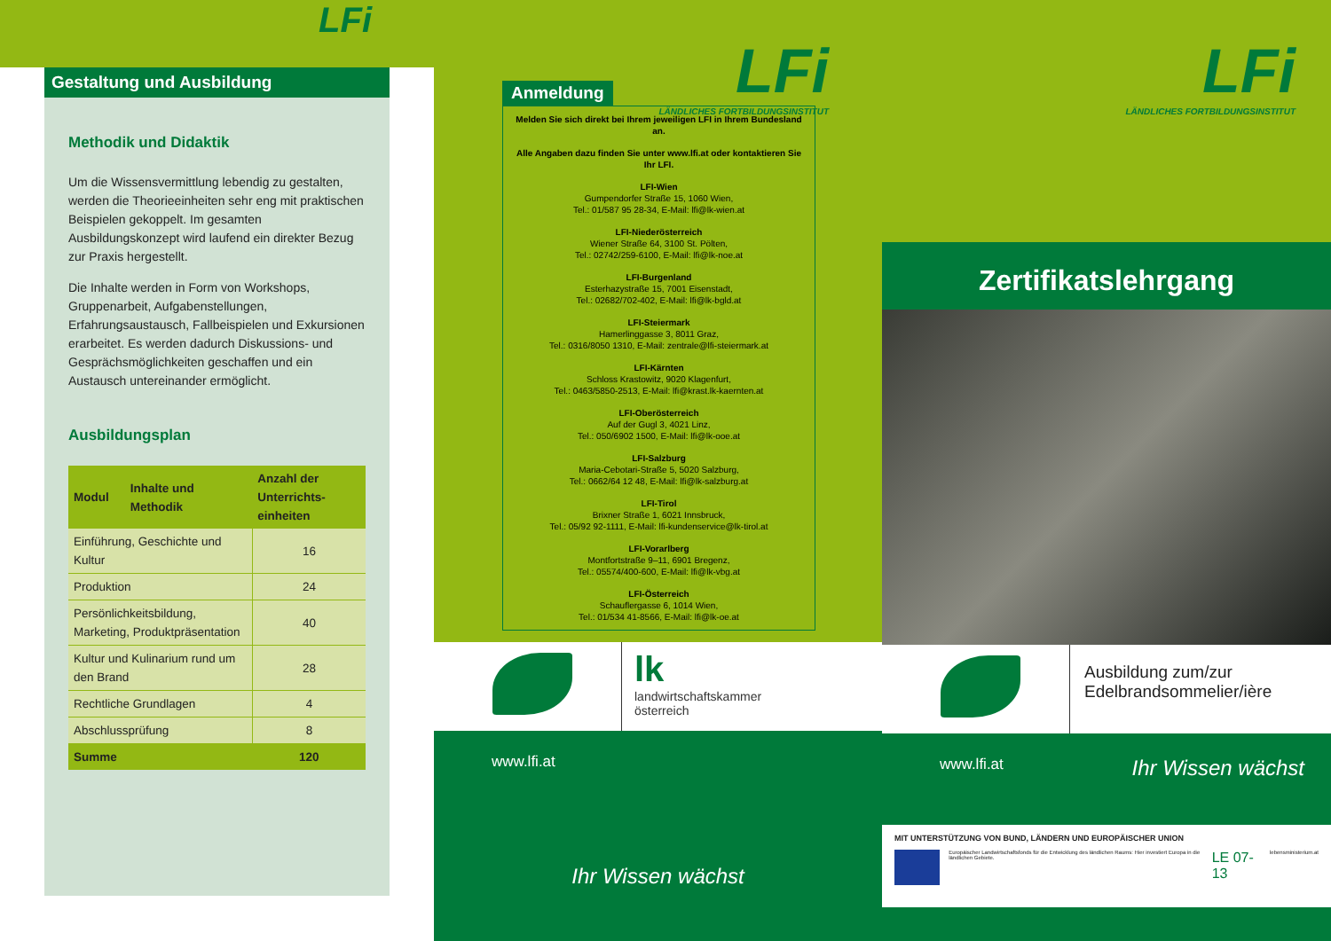LFi
Gestaltung und Ausbildung
Methodik und Didaktik
Um die Wissensvermittlung lebendig zu gestalten, werden die Theorieeinheiten sehr eng mit praktischen Beispielen gekoppelt. Im gesamten Ausbildungskonzept wird laufend ein direkter Bezug zur Praxis hergestellt.
Die Inhalte werden in Form von Workshops, Gruppenarbeit, Aufgabenstellungen, Erfahrungsaustausch, Fallbeispielen und Exkursionen erarbeitet. Es werden dadurch Diskussions- und Gesprächsmöglichkeiten geschaffen und ein Austausch untereinander ermöglicht.
Ausbildungsplan
| Modul | Inhalte und Methodik | Anzahl der Unterrichts-einheiten |
| --- | --- | --- |
| Einführung, Geschichte und Kultur | | 16 |
| Produktion | | 24 |
| Persönlichkeitsbildung, Marketing, Produktpräsentation | | 40 |
| Kultur und Kulinarium rund um den Brand | | 28 |
| Rechtliche Grundlagen | | 4 |
| Abschlussprüfung | | 8 |
| Summe | | 120 |
LFi
LÄNDLICHES FORTBILDUNGSINSTITUT
Anmeldung
Melden Sie sich direkt bei Ihrem jeweiligen LFI in Ihrem Bundesland an.
Alle Angaben dazu finden Sie unter www.lfi.at oder kontaktieren Sie Ihr LFI.
LFI-Wien
Gumpendorfer Straße 15, 1060 Wien,
Tel.: 01/587 95 28-34, E-Mail: lfi@lk-wien.at
LFI-Niederösterreich
Wiener Straße 64, 3100 St. Pölten,
Tel.: 02742/259-6100, E-Mail: lfi@lk-noe.at
LFI-Burgenland
Esterhazystraße 15, 7001 Eisenstadt,
Tel.: 02682/702-402, E-Mail: lfi@lk-bgld.at
LFI-Steiermark
Hamerlinggasse 3, 8011 Graz,
Tel.: 0316/8050 1310, E-Mail: zentrale@lfi-steiermark.at
LFI-Kärnten
Schloss Krastowitz, 9020 Klagenfurt,
Tel.: 0463/5850-2513, E-Mail: lfi@krast.lk-kaernten.at
LFI-Oberösterreich
Auf der Gugl 3, 4021 Linz,
Tel.: 050/6902 1500, E-Mail: lfi@lk-ooe.at
LFI-Salzburg
Maria-Cebotari-Straße 5, 5020 Salzburg,
Tel.: 0662/64 12 48, E-Mail: lfi@lk-salzburg.at
LFI-Tirol
Brixner Straße 1, 6021 Innsbruck,
Tel.: 05/92 92-1111, E-Mail: lfi-kundenservice@lk-tirol.at
LFI-Vorarlberg
Montfortstraße 9–11, 6901 Bregenz,
Tel.: 05574/400-600, E-Mail: lfi@lk-vbg.at
LFI-Österreich
Schauflergasse 6, 1014 Wien,
Tel.: 01/534 41-8566, E-Mail: lfi@lk-oe.at
lk
landwirtschaftskammer
österreich
www.lfi.at
Ihr Wissen wächst
LFi
LÄNDLICHES FORTBILDUNGSINSTITUT
Zertifikatslehrgang
Ausbildung zum/zur
Edelbrandsommelier/ière
www.lfi.at Ihr Wissen wächst
MIT UNTERSTÜTZUNG VON BUND, LÄNDERN UND EUROPÄISCHER UNION
Europäischer Landwirtschaftsfonds für die Entwicklung des ländlichen Raums: Hier investiert Europa in die ländlichen Gebiete. LE 07-13 lebensministerium.at